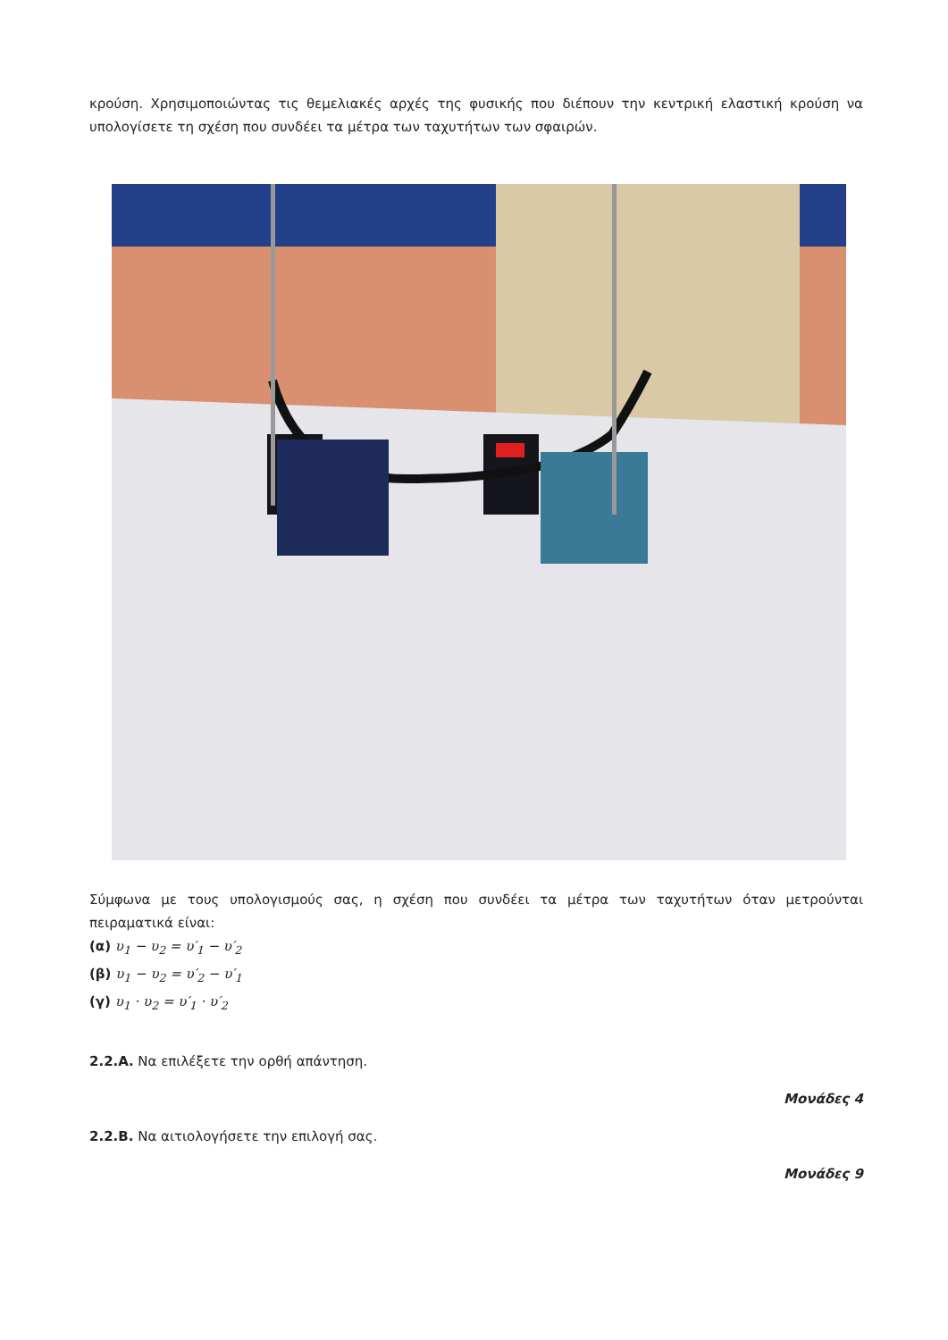κρούση. Χρησιμοποιώντας τις θεμελιακές αρχές της φυσικής που διέπουν την κεντρική ελαστική κρούση να υπολογίσετε τη σχέση που συνδέει τα μέτρα των ταχυτήτων των σφαιρών.
Σύμφωνα με τους υπολογισμούς σας, η σχέση που συνδέει τα μέτρα των ταχυτήτων όταν μετρούνται πειραματικά είναι:
(α) υ<sub>1</sub> − υ<sub>2</sub> = υ′<sub>1</sub> − υ′<sub>2</sub>
(β) υ<sub>1</sub> − υ<sub>2</sub> = υ′<sub>2</sub> − υ′<sub>1</sub>
(γ) υ<sub>1</sub> · υ<sub>2</sub> = υ′<sub>1</sub> · υ′<sub>2</sub>
2.2.Α. Να επιλέξετε την ορθή απάντηση.
Μονάδες 4
2.2.Β. Να αιτιολογήσετε την επιλογή σας.
Μονάδες 9